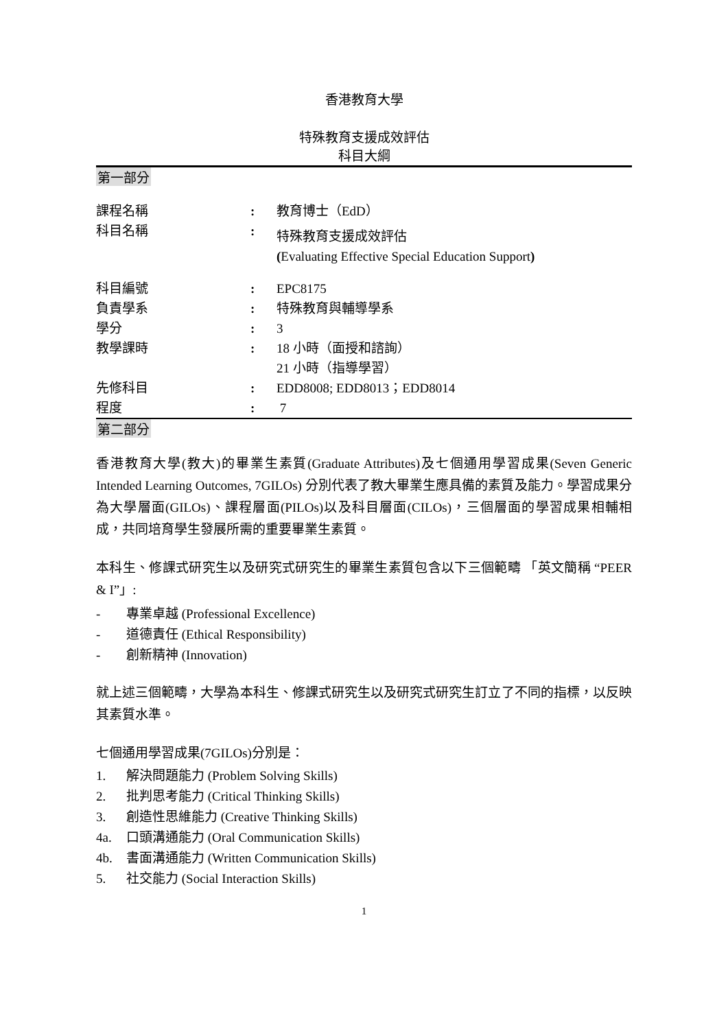香港教育大學
特殊教育支援成效評估
科目大綱
第一部分
| 課程名稱 | : | 教育博士（EdD） |
| 科目名稱 | : | 特殊教育支援成效評估 ( Evaluating Effective Special Education Support ) |
| 科目編號 | : | EPC8175 |
| 負責學系 | : | 特殊教育與輔導學系 |
| 學分 | : | 3 |
| 教學課時 | : | 18 小時（面授和諮詢） 21 小時（指導學習） |
| 先修科目 | : | EDD8008; EDD8013；EDD8014 |
| 程度 | : | 7 |
第二部分
香港教育大學(教大)的畢業生素質(Graduate Attributes)及七個通用學習成果(Seven Generic Intended Learning Outcomes, 7GILOs) 分別代表了教大畢業生應具備的素質及能力。學習成果分為大學層面(GILOs)、課程層面(PILOs)以及科目層面(CILOs)，三個層面的學習成果相輔相成，共同培育學生發展所需的重要畢業生素質。
本科生、修課式研究生以及研究式研究生的畢業生素質包含以下三個範疇 「英文簡稱 “PEER & I”」:
- 專業卓越 (Professional Excellence)
- 道德責任 (Ethical Responsibility)
- 創新精神 (Innovation)
就上述三個範疇，大學為本科生、修課式研究生以及研究式研究生訂立了不同的指標，以反映其素質水準。
七個通用學習成果(7GILOs)分別是：
1. 解決問題能力 (Problem Solving Skills)
2. 批判思考能力 (Critical Thinking Skills)
3. 創造性思維能力 (Creative Thinking Skills)
4a. 口頭溝通能力 (Oral Communication Skills)
4b. 書面溝通能力 (Written Communication Skills)
5. 社交能力 (Social Interaction Skills)
1